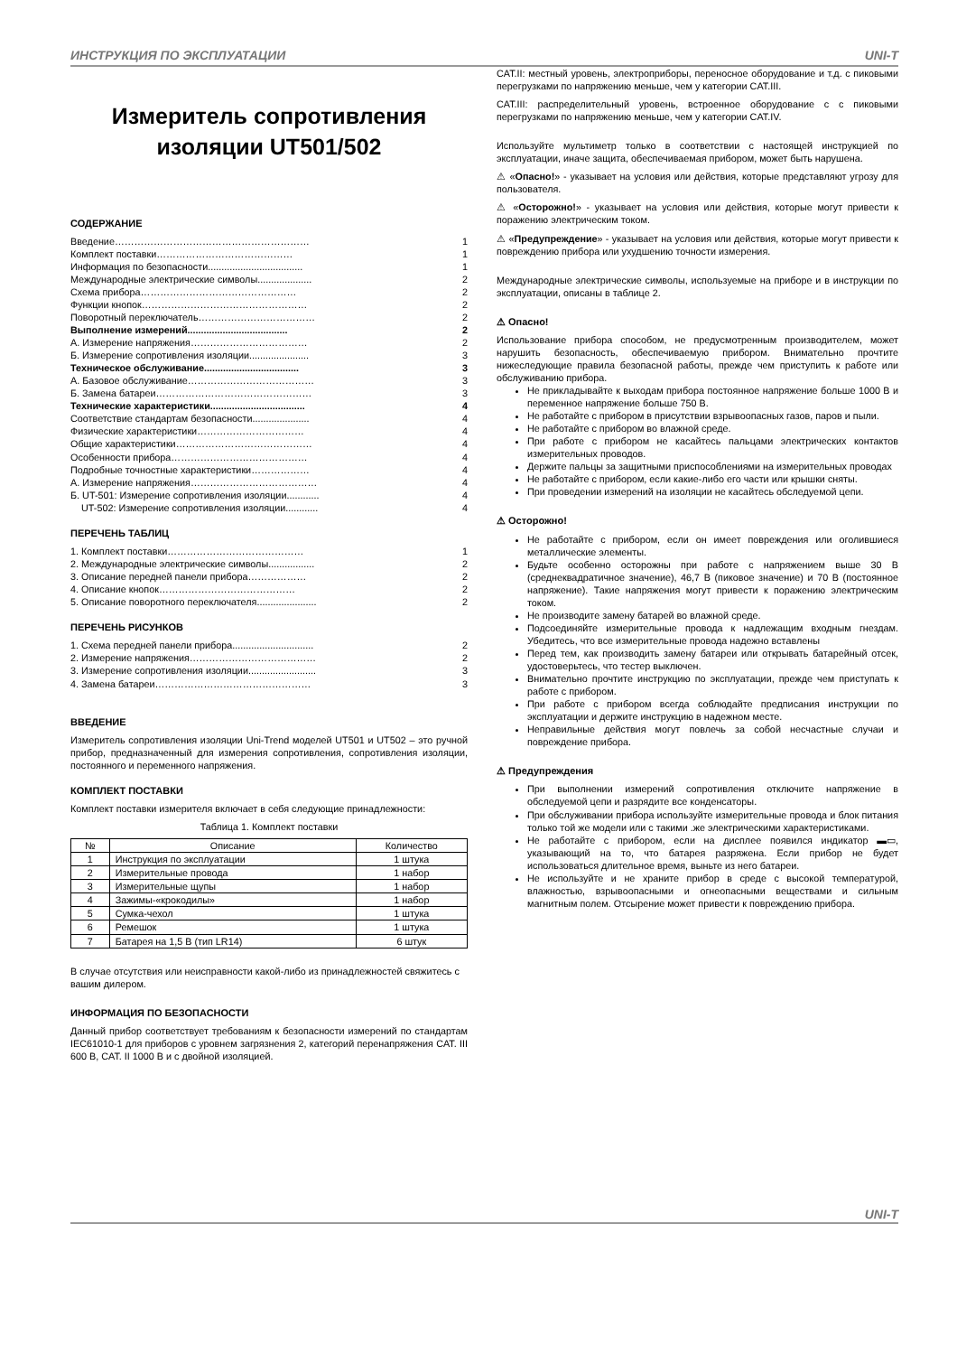ИНСТРУКЦИЯ ПО ЭКСПЛУАТАЦИИ UNI-T
Измеритель сопротивления изоляции UT501/502
СОДЕРЖАНИЕ
| Введение…………………………………………………… | 1 |
| Комплект поставки…………………………………… | 1 |
| Информация по безопасности................................... | 1 |
| Международные электрические символы.................... | 2 |
| Схема прибора………………………………………… | 2 |
| Функции кнопок…………………………………………… | 2 |
| Поворотный переключатель……………………………… | 2 |
| Выполнение измерений..................................... | 2 |
| А. Измерение напряжения……………………………… | 2 |
| Б. Измерение сопротивления изоляции...................... | 3 |
| Техническое обслуживание................................... | 3 |
| А. Базовое обслуживание………………………………… | 3 |
| Б. Замена батареи………………………………………… | 3 |
| Технические характеристики................................... | 4 |
| Соответствие стандартам безопасности..................... | 4 |
| Физические характеристики…………………………… | 4 |
| Общие характеристики…………………………………… | 4 |
| Особенности прибора…………………………………… | 4 |
| Подробные точностные характеристики……………… | 4 |
| А. Измерение напряжения………………………………… | 4 |
| Б. UT-501: Измерение сопротивления изоляции............ | 4 |
| UT-502: Измерение сопротивления изоляции............ | 4 |
ПЕРЕЧЕНЬ ТАБЛИЦ
| 1. Комплект поставки…………………………………… | 1 |
| 2. Международные электрические символы................. | 2 |
| 3. Описание передней панели прибора……………… | 2 |
| 4. Описание кнопок…………………………………… | 2 |
| 5. Описание поворотного переключателя...................... | 2 |
ПЕРЕЧЕНЬ РИСУНКОВ
| 1. Схема передней панели прибора.............................. | 2 |
| 2. Измерение напряжения………………………………… | 2 |
| 3. Измерение сопротивления изоляции......................... | 3 |
| 4. Замена батареи………………………………………… | 3 |
ВВЕДЕНИЕ
Измеритель сопротивления изоляции Uni-Trend моделей UT501 и UT502 – это ручной прибор, предназначенный для измерения сопротивления, сопротивления изоляции, постоянного и переменного напряжения.
КОМПЛЕКТ ПОСТАВКИ
Комплект поставки измерителя включает в себя следующие принадлежности:
Таблица 1. Комплект поставки
| № | Описание | Количество |
| --- | --- | --- |
| 1 | Инструкция по эксплуатации | 1 штука |
| 2 | Измерительные провода | 1 набор |
| 3 | Измерительные щупы | 1 набор |
| 4 | Зажимы-«крокодилы» | 1 набор |
| 5 | Сумка-чехол | 1 штука |
| 6 | Ремешок | 1 штука |
| 7 | Батарея на 1,5 В (тип LR14) | 6 штук |
В случае отсутствия или неисправности какой-либо из принадлежностей свяжитесь с вашим дилером.
ИНФОРМАЦИЯ ПО БЕЗОПАСНОСТИ
Данный прибор соответствует требованиям к безопасности измерений по стандартам IEC61010-1 для приборов с уровнем загрязнения 2, категорий перенапряжения CAT. III 600 В, CAT. II 1000 В и с двойной изоляцией.
CAT.II: местный уровень, электроприборы, переносное оборудование и т.д. с пиковыми перегрузками по напряжению меньше, чем у категории CAT.III.
CAT.III: распределительный уровень, встроенное оборудование с с пиковыми перегрузками по напряжению меньше, чем у категории CAT.IV.
Используйте мультиметр только в соответствии с настоящей инструкцией по эксплуатации, иначе защита, обеспечиваемая прибором, может быть нарушена.
⚠ «Опасно!» - указывает на условия или действия, которые представляют угрозу для пользователя.
⚠ «Осторожно!» - указывает на условия или действия, которые могут привести к поражению электрическим током.
⚠ «Предупреждение» - указывает на условия или действия, которые могут привести к повреждению прибора или ухудшению точности измерения.
Международные электрические символы, используемые на приборе и в инструкции по эксплуатации, описаны в таблице 2.
⚠ Опасно!
Использование прибора способом, не предусмотренным производителем, может нарушить безопасность, обеспечиваемую прибором. Внимательно прочтите нижеследующие правила безопасной работы, прежде чем приступить к работе или обслуживанию прибора.
Не прикладывайте к выходам прибора постоянное напряжение больше 1000 В и переменное напряжение больше 750 В.
Не работайте с прибором в присутствии взрывоопасных газов, паров и пыли.
Не работайте с прибором во влажной среде.
При работе с прибором не касайтесь пальцами электрических контактов измерительных проводов.
Держите пальцы за защитными приспособлениями на измерительных проводах
Не работайте с прибором, если какие-либо его части или крышки сняты.
При проведении измерений на изоляции не касайтесь обследуемой цепи.
⚠ Осторожно!
Не работайте с прибором, если он имеет повреждения или оголившиеся металлические элементы.
Будьте особенно осторожны при работе с напряжением выше 30 В (среднеквадратичное значение), 46,7 В (пиковое значение) и 70 В (постоянное напряжение). Такие напряжения могут привести к поражению электрическим током.
Не производите замену батарей во влажной среде.
Подсоединяйте измерительные провода к надлежащим входным гнездам. Убедитесь, что все измерительные провода надежно вставлены
Перед тем, как производить замену батареи или открывать батарейный отсек, удостоверьтесь, что тестер выключен.
Внимательно прочтите инструкцию по эксплуатации, прежде чем приступать к работе с прибором.
При работе с прибором всегда соблюдайте предписания инструкции по эксплуатации и держите инструкцию в надежном месте.
Неправильные действия могут повлечь за собой несчастные случаи и повреждение прибора.
⚠ Предупреждения
При выполнении измерений сопротивления отключите напряжение в обследуемой цепи и разрядите все конденсаторы.
При обслуживании прибора используйте измерительные провода и блок питания только той же модели или с такими .же электрическими характеристиками.
Не работайте с прибором, если на дисплее появился индикатор ▬▭, указывающий на то, что батарея разряжена. Если прибор не будет использоваться длительное время, выньте из него батареи.
Не используйте и не храните прибор в среде с высокой температурой, влажностью, взрывоопасными и огнеопасными веществами и сильным магнитным полем. Отсырение может привести к повреждению прибора.
UNI-T